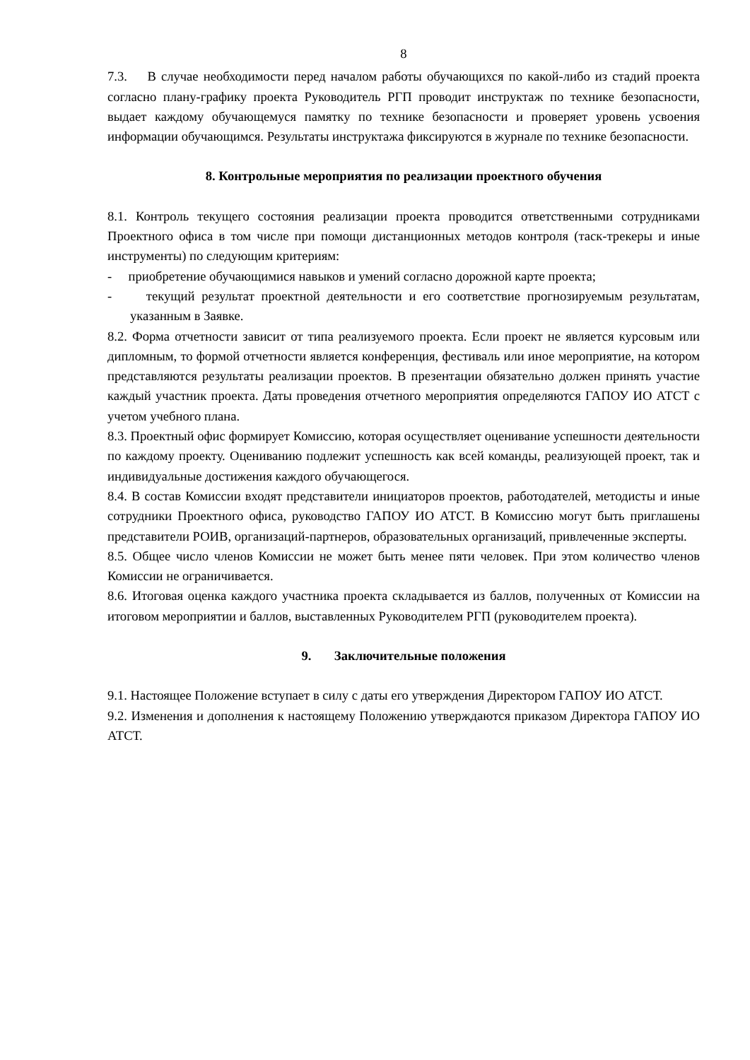8
7.3. В случае необходимости перед началом работы обучающихся по какой-либо из стадий проекта согласно плану-графику проекта Руководитель РГП проводит инструктаж по технике безопасности, выдает каждому обучающемуся памятку по технике безопасности и проверяет уровень усвоения информации обучающимся. Результаты инструктажа фиксируются в журнале по технике безопасности.
8. Контрольные мероприятия по реализации проектного обучения
8.1. Контроль текущего состояния реализации проекта проводится ответственными сотрудниками Проектного офиса в том числе при помощи дистанционных методов контроля (таск-трекеры и иные инструменты) по следующим критериям:
- приобретение обучающимися навыков и умений согласно дорожной карте проекта;
- текущий результат проектной деятельности и его соответствие прогнозируемым результатам, указанным в Заявке.
8.2. Форма отчетности зависит от типа реализуемого проекта. Если проект не является курсовым или дипломным, то формой отчетности является конференция, фестиваль или иное мероприятие, на котором представляются результаты реализации проектов. В презентации обязательно должен принять участие каждый участник проекта. Даты проведения отчетного мероприятия определяются ГАПОУ ИО АТСТ с учетом учебного плана.
8.3. Проектный офис формирует Комиссию, которая осуществляет оценивание успешности деятельности по каждому проекту. Оцениванию подлежит успешность как всей команды, реализующей проект, так и индивидуальные достижения каждого обучающегося.
8.4. В состав Комиссии входят представители инициаторов проектов, работодателей, методисты и иные сотрудники Проектного офиса, руководство ГАПОУ ИО АТСТ. В Комиссию могут быть приглашены представители РОИВ, организаций-партнеров, образовательных организаций, привлеченные эксперты.
8.5. Общее число членов Комиссии не может быть менее пяти человек. При этом количество членов Комиссии не ограничивается.
8.6. Итоговая оценка каждого участника проекта складывается из баллов, полученных от Комиссии на итоговом мероприятии и баллов, выставленных Руководителем РГП (руководителем проекта).
9. Заключительные положения
9.1. Настоящее Положение вступает в силу с даты его утверждения Директором ГАПОУ ИО АТСТ.
9.2. Изменения и дополнения к настоящему Положению утверждаются приказом Директора ГАПОУ ИО АТСТ.